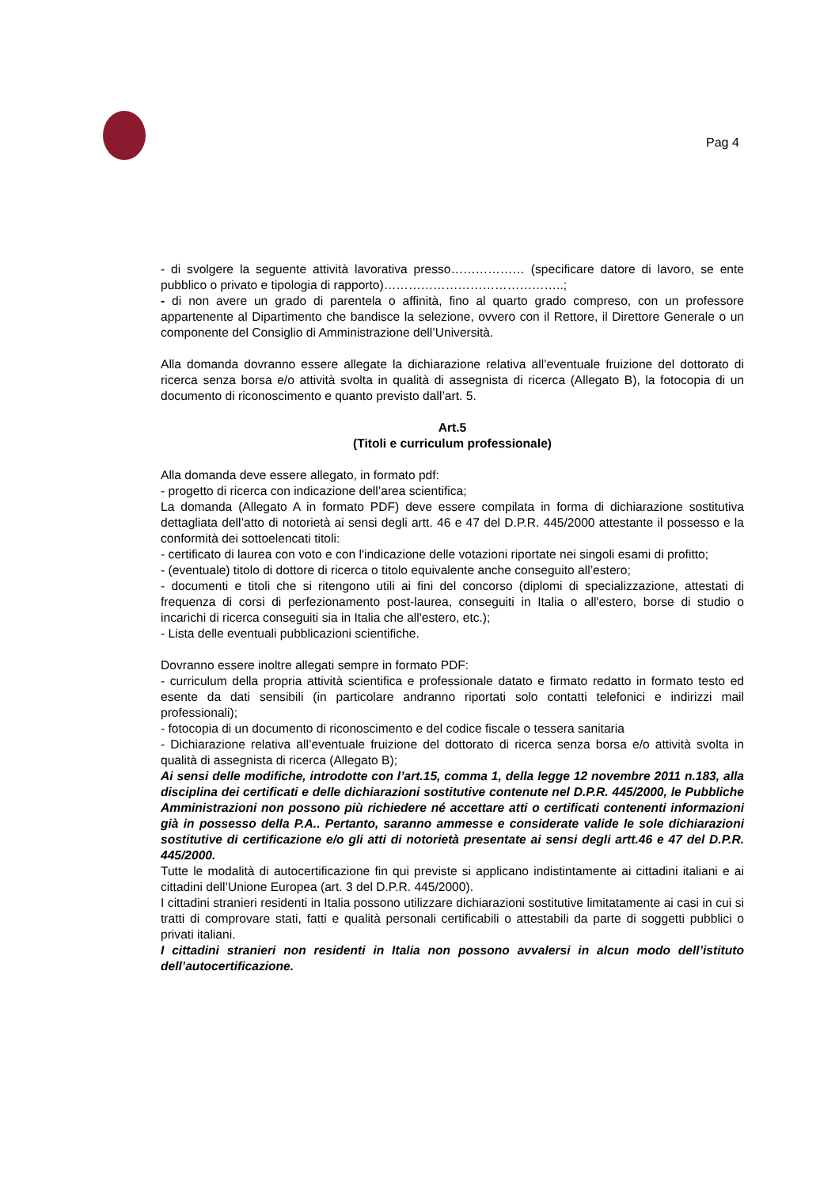Pag 4
- di svolgere la seguente attività lavorativa presso……………… (specificare datore di lavoro, se ente pubblico o privato e tipologia di rapporto)……………………………………..;
- di non avere un grado di parentela o affinità, fino al quarto grado compreso, con un professore appartenente al Dipartimento che bandisce la selezione, ovvero con il Rettore, il Direttore Generale o un componente del Consiglio di Amministrazione dell’Università.
Alla domanda dovranno essere allegate la dichiarazione relativa all’eventuale fruizione del dottorato di ricerca senza borsa e/o attività svolta in qualità di assegnista di ricerca (Allegato B), la fotocopia di un documento di riconoscimento e quanto previsto dall’art. 5.
Art.5
(Titoli e curriculum professionale)
Alla domanda deve essere allegato, in formato pdf:
- progetto di ricerca con indicazione dell’area scientifica;
La domanda (Allegato A in formato PDF) deve essere compilata in forma di dichiarazione sostitutiva dettagliata dell’atto di notorietà ai sensi degli artt. 46 e 47 del D.P.R. 445/2000 attestante il possesso e la conformità dei sottoelencati titoli:
- certificato di laurea con voto e con l'indicazione delle votazioni riportate nei singoli esami di profitto;
- (eventuale) titolo di dottore di ricerca o titolo equivalente anche conseguito all’estero;
- documenti e titoli che si ritengono utili ai fini del concorso (diplomi di specializzazione, attestati di frequenza di corsi di perfezionamento post-laurea, conseguiti in Italia o all'estero, borse di studio o incarichi di ricerca conseguiti sia in Italia che all'estero, etc.);
- Lista delle eventuali pubblicazioni scientifiche.
Dovranno essere inoltre allegati sempre in formato PDF:
- curriculum della propria attività scientifica e professionale datato e firmato redatto in formato testo ed esente da dati sensibili (in particolare andranno riportati solo contatti telefonici e indirizzi mail professionali);
- fotocopia di un documento di riconoscimento e del codice fiscale o tessera sanitaria
- Dichiarazione relativa all’eventuale fruizione del dottorato di ricerca senza borsa e/o attività svolta in qualità di assegnista di ricerca (Allegato B);
Ai sensi delle modifiche, introdotte con l’art.15, comma 1, della legge 12 novembre 2011 n.183, alla disciplina dei certificati e delle dichiarazioni sostitutive contenute nel D.P.R. 445/2000, le Pubbliche Amministrazioni non possono più richiedere né accettare atti o certificati contenenti informazioni già in possesso della P.A.. Pertanto, saranno ammesse e considerate valide le sole dichiarazioni sostitutive di certificazione e/o gli atti di notorietà presentate ai sensi degli artt.46 e 47 del D.P.R. 445/2000.
Tutte le modalità di autocertificazione fin qui previste si applicano indistintamente ai cittadini italiani e ai cittadini dell’Unione Europea (art. 3 del D.P.R. 445/2000).
I cittadini stranieri residenti in Italia possono utilizzare dichiarazioni sostitutive limitatamente ai casi in cui si tratti di comprovare stati, fatti e qualità personali certificabili o attestabili da parte di soggetti pubblici o privati italiani.
I cittadini stranieri non residenti in Italia non possono avvalersi in alcun modo dell’istituto dell’autocertificazione.